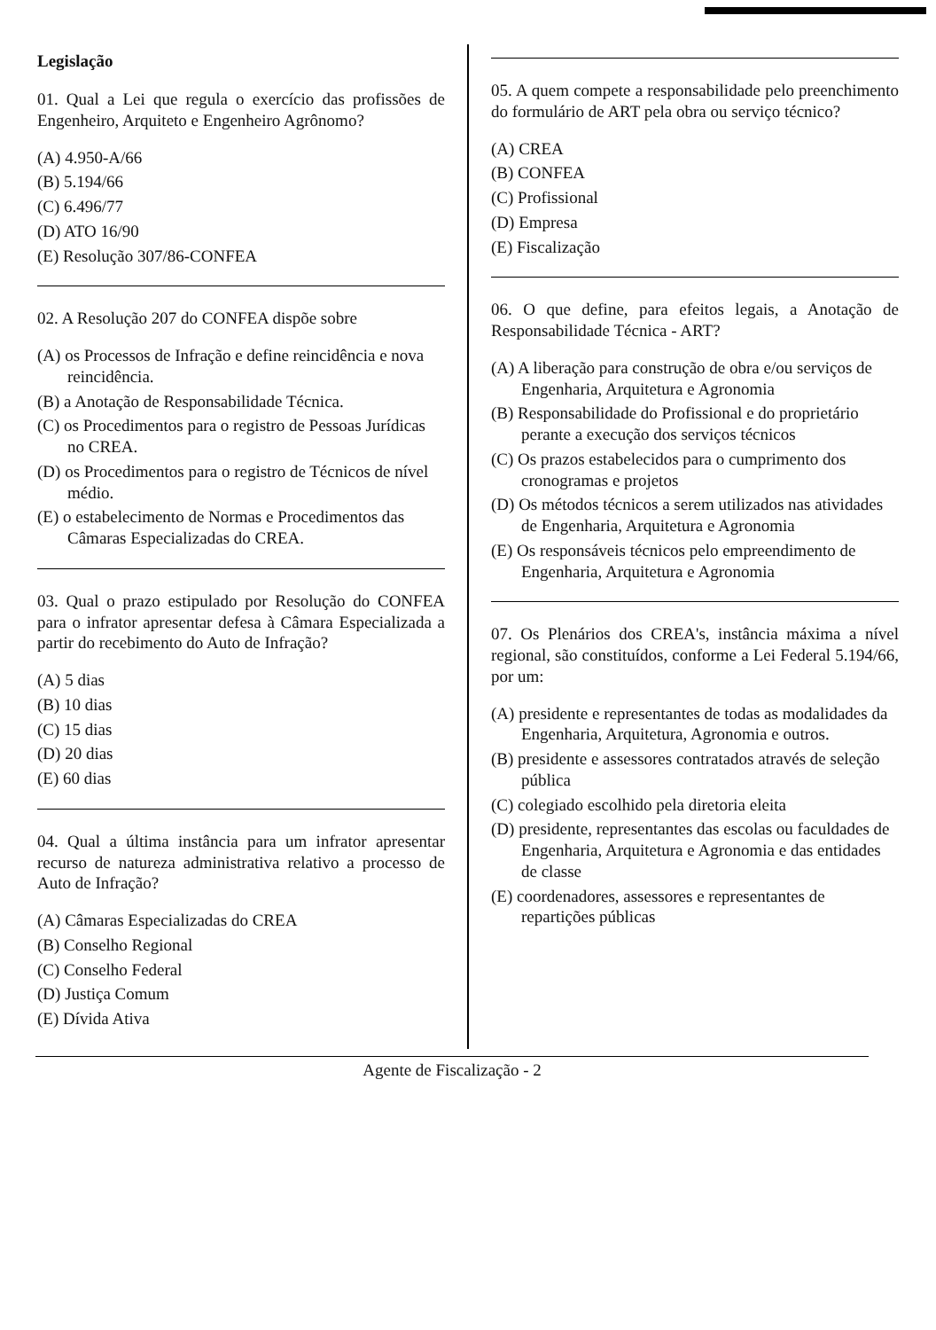Legislação
01. Qual a Lei que regula o exercício das profissões de Engenheiro, Arquiteto e Engenheiro Agrônomo?
(A) 4.950-A/66
(B) 5.194/66
(C) 6.496/77
(D) ATO 16/90
(E) Resolução 307/86-CONFEA
02. A Resolução 207 do CONFEA dispõe sobre
(A) os Processos de Infração e define reincidência e nova reincidência.
(B) a Anotação de Responsabilidade Técnica.
(C) os Procedimentos para o registro de Pessoas Jurídicas no CREA.
(D) os Procedimentos para o registro de Técnicos de nível médio.
(E) o estabelecimento de Normas e Procedimentos das Câmaras Especializadas do CREA.
03. Qual o prazo estipulado por Resolução do CONFEA para o infrator apresentar defesa à Câmara Especializada a partir do recebimento do Auto de Infração?
(A) 5 dias
(B) 10 dias
(C) 15 dias
(D) 20 dias
(E) 60 dias
04. Qual a última instância para um infrator apresentar recurso de natureza administrativa relativo a processo de Auto de Infração?
(A) Câmaras Especializadas do CREA
(B) Conselho Regional
(C) Conselho Federal
(D) Justiça Comum
(E) Dívida Ativa
05. A quem compete a responsabilidade pelo preenchimento do formulário de ART pela obra ou serviço técnico?
(A) CREA
(B) CONFEA
(C) Profissional
(D) Empresa
(E) Fiscalização
06. O que define, para efeitos legais, a Anotação de Responsabilidade Técnica - ART?
(A) A liberação para construção de obra e/ou serviços de Engenharia, Arquitetura e Agronomia
(B) Responsabilidade do Profissional e do proprietário perante a execução dos serviços técnicos
(C) Os prazos estabelecidos para o cumprimento dos cronogramas e projetos
(D) Os métodos técnicos a serem utilizados nas atividades de Engenharia, Arquitetura e Agronomia
(E) Os responsáveis técnicos pelo empreendimento de Engenharia, Arquitetura e Agronomia
07. Os Plenários dos CREA's, instância máxima a nível regional, são constituídos, conforme a Lei Federal 5.194/66, por um:
(A) presidente e representantes de todas as modalidades da Engenharia, Arquitetura, Agronomia e outros.
(B) presidente e assessores contratados através de seleção pública
(C) colegiado escolhido pela diretoria eleita
(D) presidente, representantes das escolas ou faculdades de Engenharia, Arquitetura e Agronomia e das entidades de classe
(E) coordenadores, assessores e representantes de repartições públicas
Agente de Fiscalização - 2